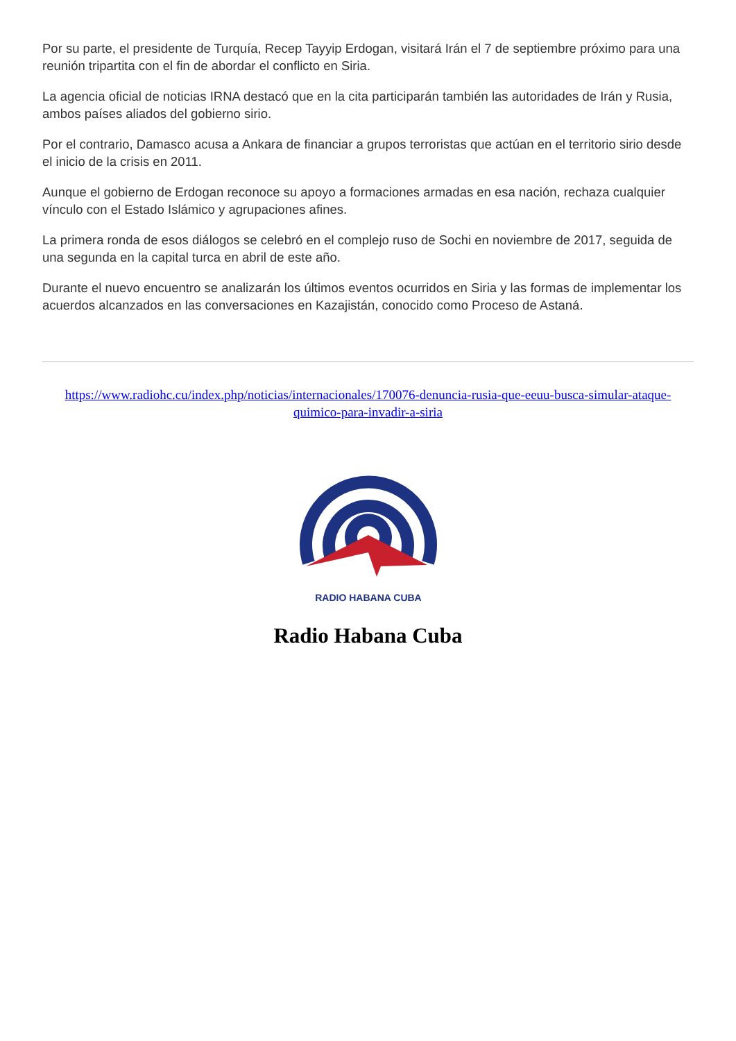Por su parte, el presidente de Turquía, Recep Tayyip Erdogan, visitará Irán el 7 de septiembre próximo para una reunión tripartita con el fin de abordar el conflicto en Siria.
La agencia oficial de noticias IRNA destacó que en la cita participarán también las autoridades de Irán y Rusia, ambos países aliados del gobierno sirio.
Por el contrario, Damasco acusa a Ankara de financiar a grupos terroristas que actúan en el territorio sirio desde el inicio de la crisis en 2011.
Aunque el gobierno de Erdogan reconoce su apoyo a formaciones armadas en esa nación, rechaza cualquier vínculo con el Estado Islámico y agrupaciones afines.
La primera ronda de esos diálogos se celebró en el complejo ruso de Sochi en noviembre de 2017, seguida de una segunda en la capital turca en abril de este año.
Durante el nuevo encuentro se analizarán los últimos eventos ocurridos en Siria y las formas de implementar los acuerdos alcanzados en las conversaciones en Kazajistán, conocido como Proceso de Astaná.
https://www.radiohc.cu/index.php/noticias/internacionales/170076-denuncia-rusia-que-eeuu-busca-simular-ataque-quimico-para-invadir-a-siria
RADIO HABANA CUBA
Radio Habana Cuba